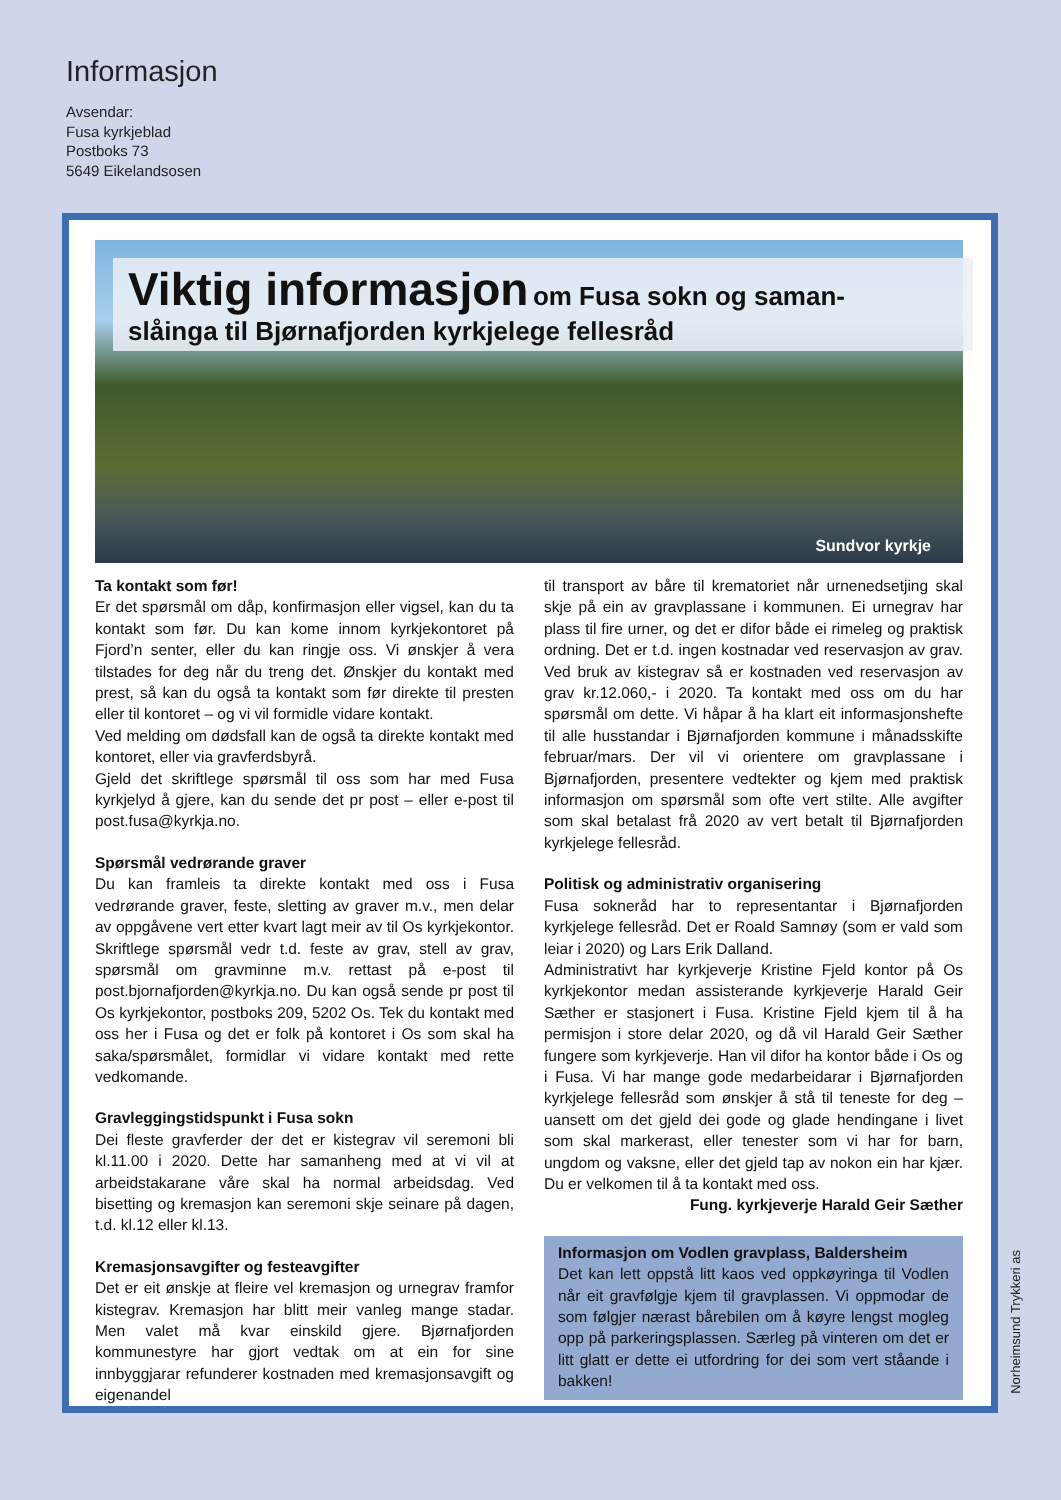Informasjon
Avsendar:
Fusa kyrkjeblad
Postboks 73
5649 Eikelandsosen
Viktig informasjon om Fusa sokn og saman-
slåinga til Bjørnafjorden kyrkjelege fellesråd
Sundvor kyrkje
Ta kontakt som før!
Er det spørsmål om dåp, konfirmasjon eller vigsel, kan du ta kontakt som før. Du kan kome innom kyrkjekontoret på Fjord’n senter, eller du kan ringje oss. Vi ønskjer å vera tilstades for deg når du treng det. Ønskjer du kontakt med prest, så kan du også ta kontakt som før direkte til presten eller til kontoret – og vi vil formidle vidare kontakt.
Ved melding om dødsfall kan de også ta direkte kontakt med kontoret, eller via gravferdsbyrå.
Gjeld det skriftlege spørsmål til oss som har med Fusa kyrkjelyd å gjere, kan du sende det pr post – eller e-post til post.fusa@kyrkja.no.
Spørsmål vedrørande graver
Du kan framleis ta direkte kontakt med oss i Fusa vedrørande graver, feste, sletting av graver m.v., men delar av oppgåvene vert etter kvart lagt meir av til Os kyrkjekontor. Skriftlege spørsmål vedr t.d. feste av grav, stell av grav, spørsmål om gravminne m.v. rettast på e-post til post.bjornafjorden@kyrkja.no. Du kan også sende pr post til Os kyrkjekontor, postboks 209, 5202 Os. Tek du kontakt med oss her i Fusa og det er folk på kontoret i Os som skal ha saka/spørsmålet, formidlar vi vidare kontakt med rette vedkomande.
Gravleggingstidspunkt i Fusa sokn
Dei fleste gravferder der det er kistegrav vil seremoni bli kl.11.00 i 2020. Dette har samanheng med at vi vil at arbeidstakarane våre skal ha normal arbeidsdag. Ved bisetting og kremasjon kan seremoni skje seinare på dagen, t.d. kl.12 eller kl.13.
Kremasjonsavgifter og festeavgifter
Det er eit ønskje at fleire vel kremasjon og urnegrav framfor kistegrav. Kremasjon har blitt meir vanleg mange stadar. Men valet må kvar einskild gjere. Bjørnafjorden kommunestyre har gjort vedtak om at ein for sine innbyggjarar refunderer kostnaden med kremasjonsavgift og eigenandel
til transport av båre til krematoriet når urnenedsetjing skal skje på ein av gravplassane i kommunen. Ei urnegrav har plass til fire urner, og det er difor både ei rimeleg og praktisk ordning. Det er t.d. ingen kostnadar ved reservasjon av grav. Ved bruk av kistegrav så er kostnaden ved reservasjon av grav kr.12.060,- i 2020. Ta kontakt med oss om du har spørsmål om dette. Vi håpar å ha klart eit informasjonshefte til alle husstandar i Bjørnafjorden kommune i månadsskifte februar/mars. Der vil vi orientere om gravplassane i Bjørnafjorden, presentere vedtekter og kjem med praktisk informasjon om spørsmål som ofte vert stilte. Alle avgifter som skal betalast frå 2020 av vert betalt til Bjørnafjorden kyrkjelege fellesråd.
Politisk og administrativ organisering
Fusa sokneråd har to representantar i Bjørnafjorden kyrkjelege fellesråd. Det er Roald Samnøy (som er vald som leiar i 2020) og Lars Erik Dalland.
Administrativt har kyrkjeverje Kristine Fjeld kontor på Os kyrkjekontor medan assisterande kyrkjeverje Harald Geir Sæther er stasjonert i Fusa. Kristine Fjeld kjem til å ha permisjon i store delar 2020, og då vil Harald Geir Sæther fungere som kyrkjeverje. Han vil difor ha kontor både i Os og i Fusa. Vi har mange gode medarbeidarar i Bjørnafjorden kyrkjelege fellesråd som ønskjer å stå til teneste for deg – uansett om det gjeld dei gode og glade hendingane i livet som skal markerast, eller tenester som vi har for barn, ungdom og vaksne, eller det gjeld tap av nokon ein har kjær. Du er velkomen til å ta kontakt med oss.
Fung. kyrkjeverje Harald Geir Sæther
Informasjon om Vodlen gravplass, Baldersheim
Det kan lett oppstå litt kaos ved oppkøyringa til Vodlen når eit gravfølgje kjem til gravplassen. Vi oppmodar de som følgjer nærast bårebilen om å køyre lengst mogleg opp på parkeringsplassen. Særleg på vinteren om det er litt glatt er dette ei utfordring for dei som vert ståande i bakken!
Norheimsund Trykkeri as